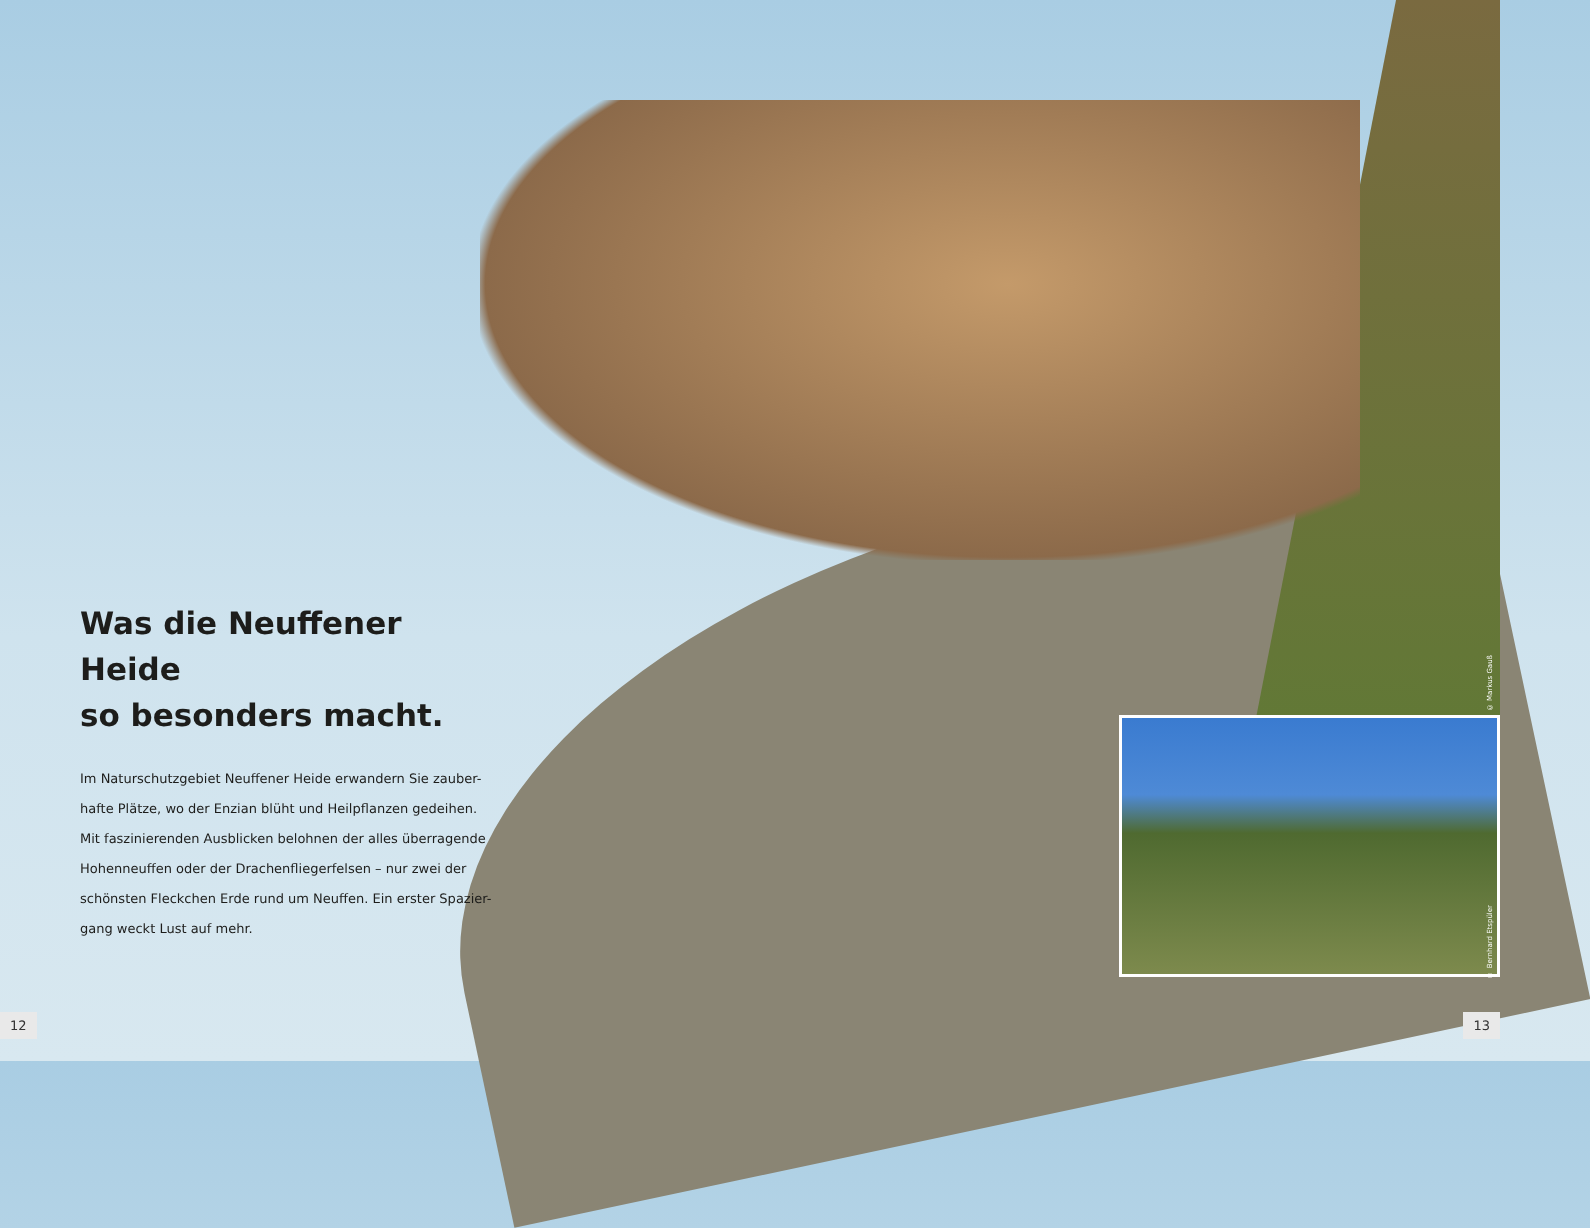Was die Neuffener Heide
so besonders macht.
Im Naturschutzgebiet Neuffener Heide erwandern Sie zauber-
hafte Plätze, wo der Enzian blüht und Heilpflanzen gedeihen.
Mit faszinierenden Ausblicken belohnen der alles überragende
Hohenneuffen oder der Drachenfliegerfelsen – nur zwei der
schönsten Fleckchen Erde rund um Neuffen. Ein erster Spazier-
gang weckt Lust auf mehr.
© Markus Gauß
© Bernhard Etspüler
12 13